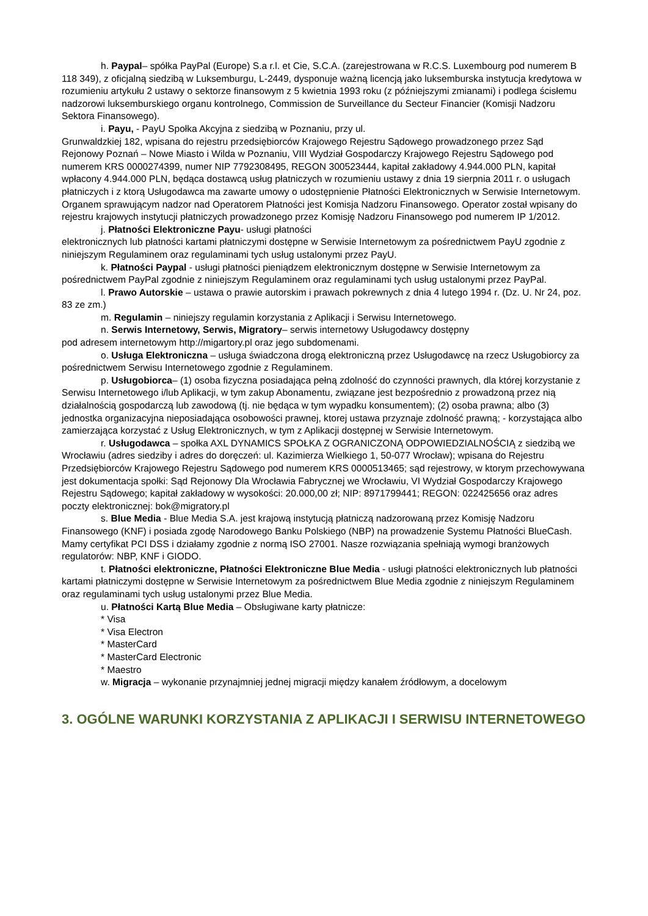h. Paypal– spółka PayPal (Europe) S.a r.l. et Cie, S.C.A. (zarejestrowana w R.C.S. Luxembourg pod numerem B 118 349), z oficjalną siedzibą w Luksemburgu, L-2449, dysponuje ważną licencją jako luksemburska instytucja kredytowa w rozumieniu artykułu 2 ustawy o sektorze finansowym z 5 kwietnia 1993 roku (z późniejszymi zmianami) i podlega ścisłemu nadzorowi luksemburskiego organu kontrolnego, Commission de Surveillance du Secteur Financier (Komisji Nadzoru Sektora Finansowego).
i. Payu, - PayU Społka Akcyjna z siedzibą w Poznaniu, przy ul.
Grunwaldzkiej 182, wpisana do rejestru przedsiębiorców Krajowego Rejestru Sądowego prowadzonego przez Sąd Rejonowy Poznań – Nowe Miasto i Wilda w Poznaniu, VIII Wydział Gospodarczy Krajowego Rejestru Sądowego pod numerem KRS 0000274399, numer NIP 7792308495, REGON 300523444, kapitał zakładowy 4.944.000 PLN, kapitał wpłacony 4.944.000 PLN, będąca dostawcą usług płatniczych w rozumieniu ustawy z dnia 19 sierpnia 2011 r. o usługach płatniczych i z ktorą Usługodawca ma zawarte umowy o udostępnienie Płatności Elektronicznych w Serwisie Internetowym. Organem sprawującym nadzor nad Operatorem Płatności jest Komisja Nadzoru Finansowego. Operator został wpisany do rejestru krajowych instytucji płatniczych prowadzonego przez Komisję Nadzoru Finansowego pod numerem IP 1/2012.
j. Płatności Elektroniczne Payu- usługi płatności
elektronicznych lub płatności kartami płatniczymi dostępne w Serwisie Internetowym za pośrednictwem PayU zgodnie z niniejszym Regulaminem oraz regulaminami tych usług ustalonymi przez PayU.
k. Płatności Paypal - usługi płatności pieniądzem elektronicznym dostępne w Serwisie Internetowym za pośrednictwem PayPal zgodnie z niniejszym Regulaminem oraz regulaminami tych usług ustalonymi przez PayPal.
l. Prawo Autorskie – ustawa o prawie autorskim i prawach pokrewnych z dnia 4 lutego 1994 r. (Dz. U. Nr 24, poz. 83 ze zm.)
m. Regulamin – niniejszy regulamin korzystania z Aplikacji i Serwisu Internetowego.
n. Serwis Internetowy, Serwis, Migratory– serwis internetowy Usługodawcy dostępny
pod adresem internetowym http://migartory.pl oraz jego subdomenami.
o. Usługa Elektroniczna – usługa świadczona drogą elektroniczną przez Usługodawcę na rzecz Usługobiorcy za pośrednictwem Serwisu Internetowego zgodnie z Regulaminem.
p. Usługobiorca– (1) osoba fizyczna posiadająca pełną zdolność do czynności prawnych, dla której korzystanie z Serwisu Internetowego i/lub Aplikacji, w tym zakup Abonamentu, związane jest bezpośrednio z prowadzoną przez nią działalnością gospodarczą lub zawodową (tj. nie będąca w tym wypadku konsumentem); (2) osoba prawna; albo (3) jednostka organizacyjna nieposiadająca osobowości prawnej, ktorej ustawa przyznaje zdolność prawną; - korzystająca albo zamierzająca korzystać z Usług Elektronicznych, w tym z Aplikacji dostępnej w Serwisie Internetowym.
r. Usługodawca – społka AXL DYNAMICS SPOŁKA Z OGRANICZONĄ ODPOWIEDZIALNOŚCIĄ z siedzibą we Wrocławiu (adres siedziby i adres do doręczeń: ul. Kazimierza Wielkiego 1, 50-077 Wrocław); wpisana do Rejestru Przedsiębiorców Krajowego Rejestru Sądowego pod numerem KRS 0000513465; sąd rejestrowy, w ktorym przechowywana jest dokumentacja społki: Sąd Rejonowy Dla Wrocławia Fabrycznej we Wrocławiu, VI Wydział Gospodarczy Krajowego Rejestru Sądowego; kapitał zakładowy w wysokości: 20.000,00 zł; NIP: 8971799441; REGON: 022425656 oraz adres poczty elektronicznej: bok@migratory.pl
s. Blue Media - Blue Media S.A. jest krajową instytucją płatniczą nadzorowaną przez Komisję Nadzoru Finansowego (KNF) i posiada zgodę Narodowego Banku Polskiego (NBP) na prowadzenie Systemu Płatności BlueCash. Mamy certyfikat PCI DSS i działamy zgodnie z normą ISO 27001. Nasze rozwiązania spełniają wymogi branżowych regulatorów: NBP, KNF i GIODO.
t. Płatności elektroniczne, Płatności Elektroniczne Blue Media - usługi płatności elektronicznych lub płatności kartami płatniczymi dostępne w Serwisie Internetowym za pośrednictwem Blue Media zgodnie z niniejszym Regulaminem oraz regulaminami tych usług ustalonymi przez Blue Media.
u. Płatności Kartą Blue Media – Obsługiwane karty płatnicze:
* Visa
* Visa Electron
* MasterCard
* MasterCard Electronic
* Maestro
w. Migracja – wykonanie przynajmniej jednej migracji między kanałem źródłowym, a docelowym
3. OGÓLNE WARUNKI KORZYSTANIA Z APLIKACJI I SERWISU INTERNETOWEGO